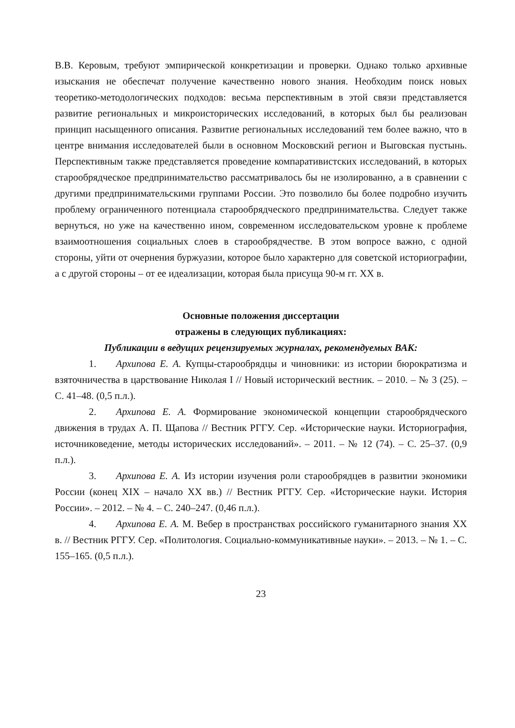В.В. Керовым, требуют эмпирической конкретизации и проверки. Однако только архивные изыскания не обеспечат получение качественно нового знания. Необходим поиск новых теоретико-методологических подходов: весьма перспективным в этой связи представляется развитие региональных и микроисторических исследований, в которых был бы реализован принцип насыщенного описания. Развитие региональных исследований тем более важно, что в центре внимания исследователей были в основном Московский регион и Выговская пустынь. Перспективным также представляется проведение компаративистских исследований, в которых старообрядческое предпринимательство рассматривалось бы не изолированно, а в сравнении с другими предпринимательскими группами России. Это позволило бы более подробно изучить проблему ограниченного потенциала старообрядческого предпринимательства. Следует также вернуться, но уже на качественно ином, современном исследовательском уровне к проблеме взаимоотношения социальных слоев в старообрядчестве. В этом вопросе важно, с одной стороны, уйти от очернения буржуазии, которое было характерно для советской историографии, а с другой стороны – от ее идеализации, которая была присуща 90-м гг. XX в.
Основные положения диссертации
отражены в следующих публикациях:
Публикации в ведущих рецензируемых журналах, рекомендуемых ВАК:
1. Архипова Е. А. Купцы-старообрядцы и чиновники: из истории бюрократизма и взяточничества в царствование Николая I // Новый исторический вестник. – 2010. – № 3 (25). – С. 41–48. (0,5 п.л.).
2. Архипова Е. А. Формирование экономической концепции старообрядческого движения в трудах А. П. Щапова // Вестник РГГУ. Сер. «Исторические науки. Историография, источниковедение, методы исторических исследований». – 2011. – № 12 (74). – С. 25–37. (0,9 п.л.).
3. Архипова Е. А. Из истории изучения роли старообрядцев в развитии экономики России (конец XIX – начало XX вв.) // Вестник РГГУ. Сер. «Исторические науки. История России». – 2012. – № 4. – С. 240–247. (0,46 п.л.).
4. Архипова Е. А. М. Вебер в пространствах российского гуманитарного знания XX в. // Вестник РГГУ. Сер. «Политология. Социально-коммуникативные науки». – 2013. – № 1. – С. 155–165. (0,5 п.л.).
23